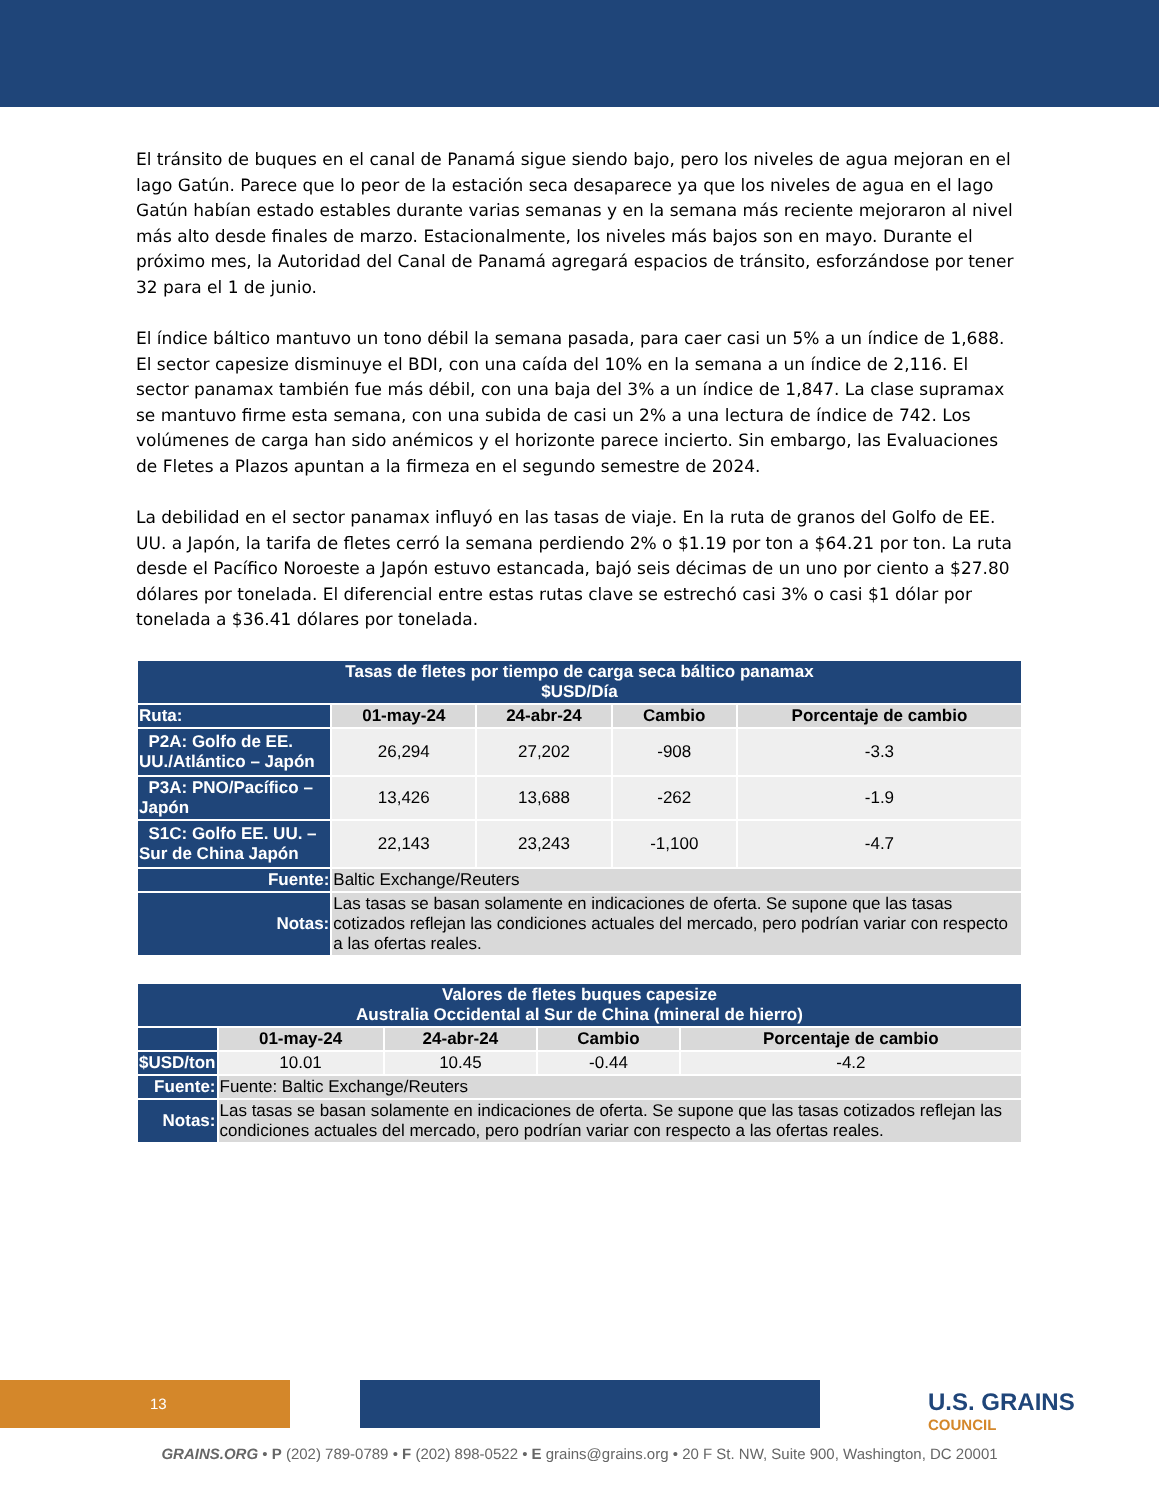El tránsito de buques en el canal de Panamá sigue siendo bajo, pero los niveles de agua mejoran en el lago Gatún. Parece que lo peor de la estación seca desaparece ya que los niveles de agua en el lago Gatún habían estado estables durante varias semanas y en la semana más reciente mejoraron al nivel más alto desde finales de marzo. Estacionalmente, los niveles más bajos son en mayo. Durante el próximo mes, la Autoridad del Canal de Panamá agregará espacios de tránsito, esforzándose por tener 32 para el 1 de junio.
El índice báltico mantuvo un tono débil la semana pasada, para caer casi un 5% a un índice de 1,688. El sector capesize disminuye el BDI, con una caída del 10% en la semana a un índice de 2,116. El sector panamax también fue más débil, con una baja del 3% a un índice de 1,847. La clase supramax se mantuvo firme esta semana, con una subida de casi un 2% a una lectura de índice de 742. Los volúmenes de carga han sido anémicos y el horizonte parece incierto. Sin embargo, las Evaluaciones de Fletes a Plazos apuntan a la firmeza en el segundo semestre de 2024.
La debilidad en el sector panamax influyó en las tasas de viaje. En la ruta de granos del Golfo de EE. UU. a Japón, la tarifa de fletes cerró la semana perdiendo 2% o $1.19 por ton a $64.21 por ton. La ruta desde el Pacífico Noroeste a Japón estuvo estancada, bajó seis décimas de un uno por ciento a $27.80 dólares por tonelada. El diferencial entre estas rutas clave se estrechó casi 3% o casi $1 dólar por tonelada a $36.41 dólares por tonelada.
| Tasas de fletes por tiempo de carga seca báltico panamax $USD/Día | | | | |
| --- | --- | --- | --- | --- |
| Ruta: | 01-may-24 | 24-abr-24 | Cambio | Porcentaje de cambio |
| P2A: Golfo de EE. UU./Atlántico – Japón | 26,294 | 27,202 | -908 | -3.3 |
| P3A: PNO/Pacífico – Japón | 13,426 | 13,688 | -262 | -1.9 |
| S1C: Golfo EE. UU. – Sur de China Japón | 22,143 | 23,243 | -1,100 | -4.7 |
| Fuente: | Baltic Exchange/Reuters | | | |
| Notas: | Las tasas se basan solamente en indicaciones de oferta. Se supone que las tasas cotizados reflejan las condiciones actuales del mercado, pero podrían variar con respecto a las ofertas reales. | | | |
| Valores de fletes buques capesize Australia Occidental al Sur de China (mineral de hierro) | | | | |
| --- | --- | --- | --- | --- |
| | 01-may-24 | 24-abr-24 | Cambio | Porcentaje de cambio |
| $USD/ton | 10.01 | 10.45 | -0.44 | -4.2 |
| Fuente: | Fuente: Baltic Exchange/Reuters | | | |
| Notas: | Las tasas se basan solamente en indicaciones de oferta. Se supone que las tasas cotizados reflejan las condiciones actuales del mercado, pero podrían variar con respecto a las ofertas reales. | | | |
13 U.S. GRAINS
COUNCIL
GRAINS.ORG • P (202) 789-0789 • F (202) 898-0522 • E grains@grains.org • 20 F St. NW, Suite 900, Washington, DC 20001